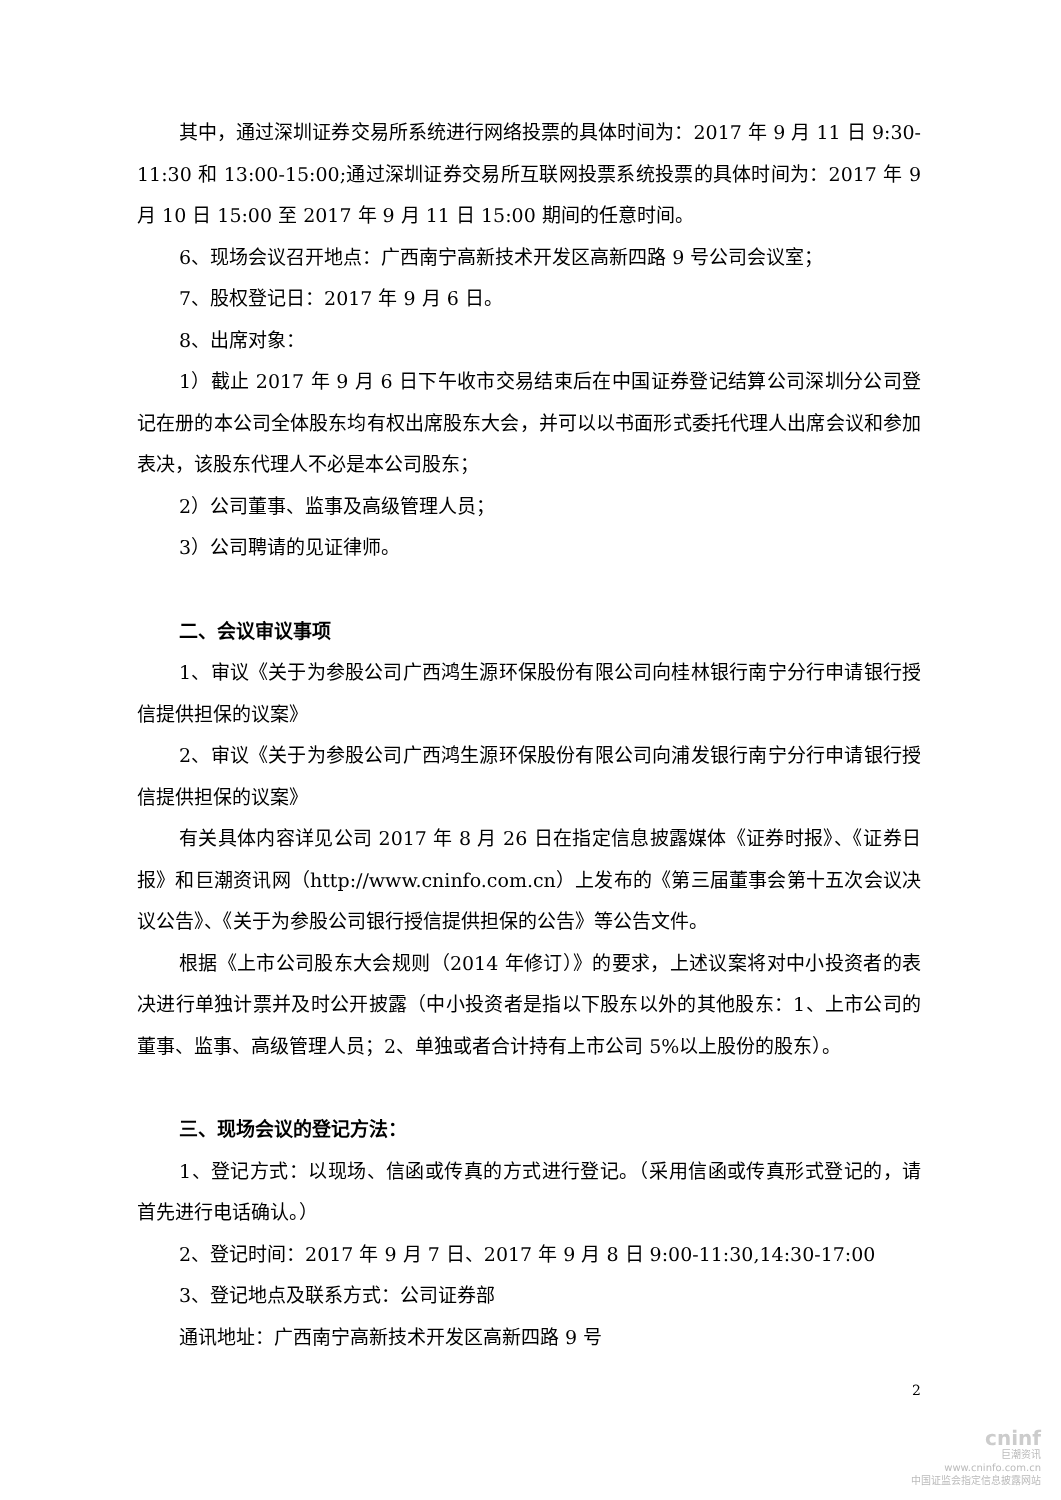其中，通过深圳证券交易所系统进行网络投票的具体时间为：2017 年 9 月 11 日 9:30-11:30 和 13:00-15:00;通过深圳证券交易所互联网投票系统投票的具体时间为：2017 年 9 月 10 日 15:00 至 2017 年 9 月 11 日 15:00 期间的任意时间。
6、现场会议召开地点：广西南宁高新技术开发区高新四路 9 号公司会议室；
7、股权登记日：2017 年 9 月 6 日。
8、出席对象：
1）截止 2017 年 9 月 6 日下午收市交易结束后在中国证券登记结算公司深圳分公司登记在册的本公司全体股东均有权出席股东大会，并可以以书面形式委托代理人出席会议和参加表决，该股东代理人不必是本公司股东；
2）公司董事、监事及高级管理人员；
3）公司聘请的见证律师。
二、会议审议事项
1、审议《关于为参股公司广西鸿生源环保股份有限公司向桂林银行南宁分行申请银行授信提供担保的议案》
2、审议《关于为参股公司广西鸿生源环保股份有限公司向浦发银行南宁分行申请银行授信提供担保的议案》
有关具体内容详见公司 2017 年 8 月 26 日在指定信息披露媒体《证券时报》、《证券日报》和巨潮资讯网（http://www.cninfo.com.cn）上发布的《第三届董事会第十五次会议决议公告》、《关于为参股公司银行授信提供担保的公告》等公告文件。
根据《上市公司股东大会规则（2014 年修订）》的要求，上述议案将对中小投资者的表决进行单独计票并及时公开披露（中小投资者是指以下股东以外的其他股东：1、上市公司的董事、监事、高级管理人员；2、单独或者合计持有上市公司 5%以上股份的股东）。
三、现场会议的登记方法：
1、登记方式：以现场、信函或传真的方式进行登记。（采用信函或传真形式登记的，请首先进行电话确认。）
2、登记时间：2017 年 9 月 7 日、2017 年 9 月 8 日 9:00-11:30,14:30-17:00
3、登记地点及联系方式：公司证券部
通讯地址：广西南宁高新技术开发区高新四路 9 号
2
cninf
巨潮资讯
www.cninfo.com.cn
中国证监会指定信息披露网站